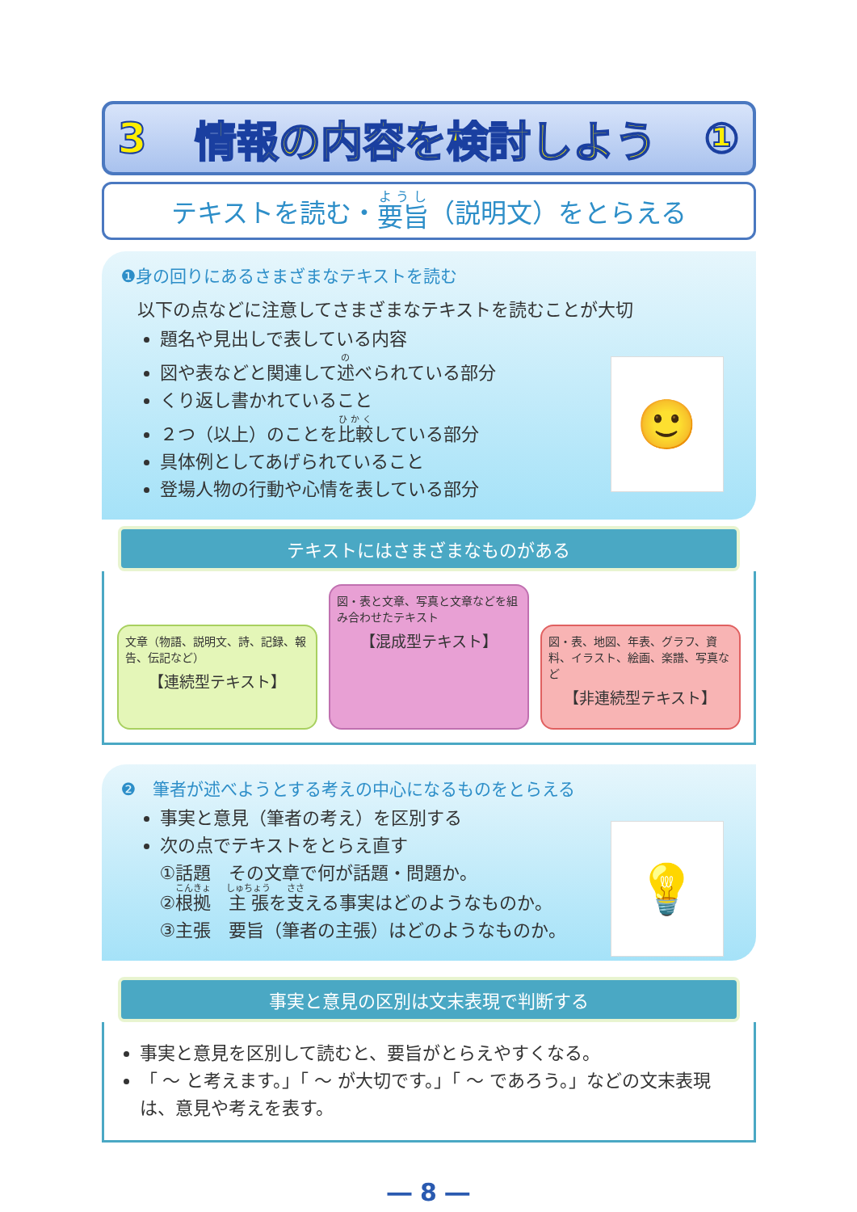3 情報の内容を検討しよう ①
テキストを読む・ 要旨 （説明文）をとらえる
❶身の回りにあるさまざまなテキストを読む
以下の点などに注意してさまざまなテキストを読むことが大切
🙂
題名や見出しで表している内容
図や表などと関連して述べられている部分
くり返し書かれていること
２つ（以上）のことを比較している部分
具体例としてあげられていること
登場人物の行動や心情を表している部分
テキストにはさまざまなものがある
文章（物語、説明文、詩、記録、報告、伝記など）
【連続型テキスト】
図・表と文章、写真と文章などを組み合わせたテキスト
【混成型テキスト】
図・表、地図、年表、グラフ、資料、イラスト、絵画、楽譜、写真など
【非連続型テキスト】
❷　筆者が述べようとする考えの中心になるものをとらえる
💡
事実と意見（筆者の考え）を区別する
次の点でテキストをとらえ直す
①話題　その文章で何が話題・問題か。
②根拠　主張を支える事実はどのようなものか。
③主張　要旨（筆者の主張）はどのようなものか。
事実と意見の区別は文末表現で判断する
事実と意見を区別して読むと、要旨がとらえやすくなる。
「 ～ と考えます。」「 ～ が大切です。」「 ～ であろう。」などの文末表現は、意見や考えを表す。
― 8 ―